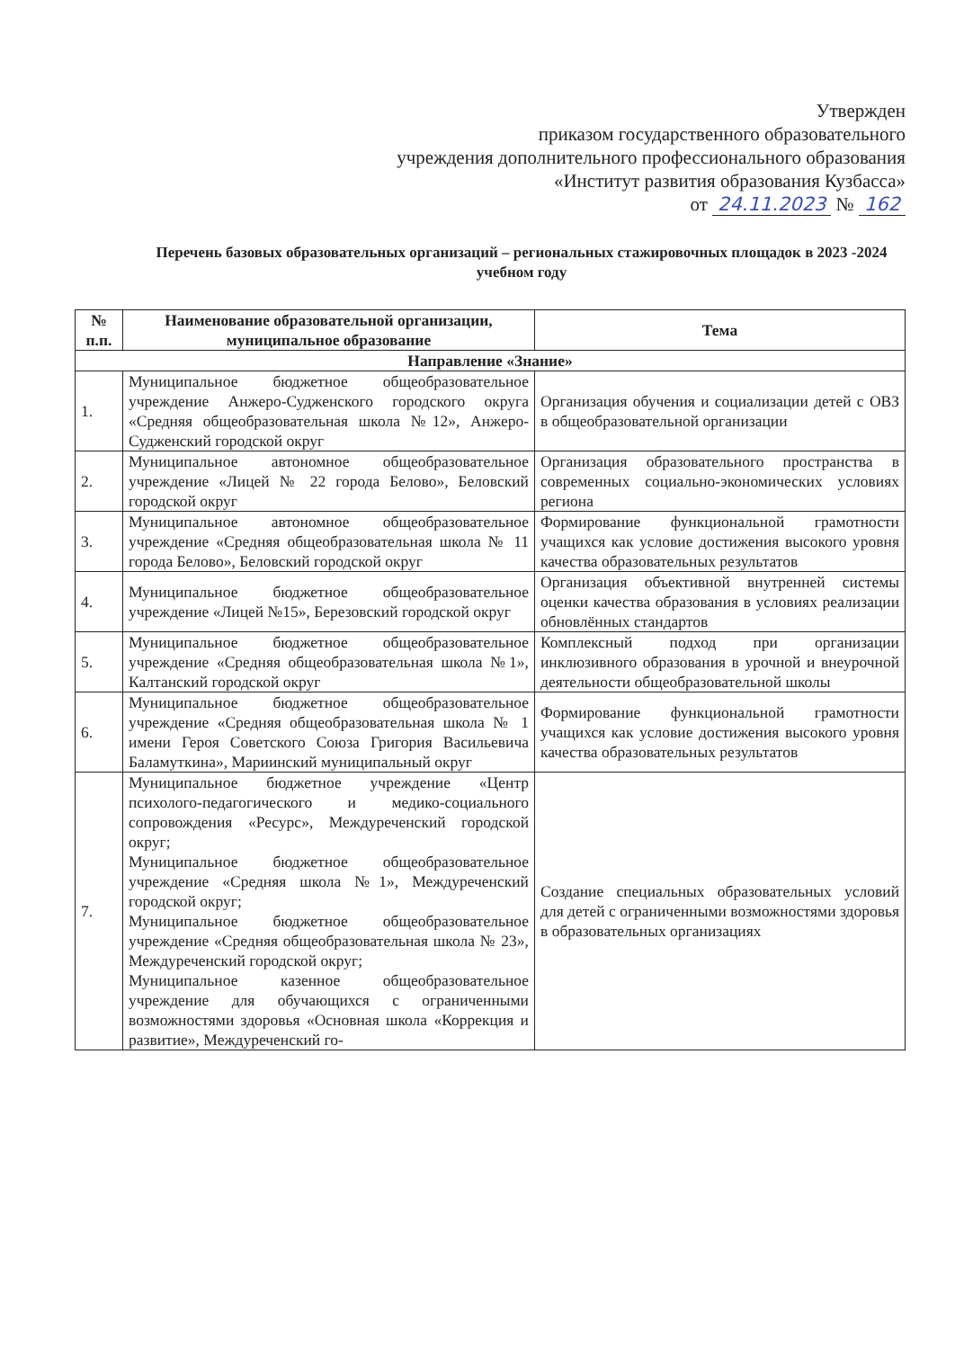Утвержден
приказом государственного образовательного
учреждения дополнительного профессионального образования
«Институт развития образования Кузбасса»
от 24.11.2023 № 162
Перечень базовых образовательных организаций – региональных стажировочных площадок в 2023 -2024 учебном году
| № п.п. | Наименование образовательной организации, муниципальное образование | Тема |
| --- | --- | --- |
| Направление «Знание» | | |
| 1. | Муниципальное бюджетное общеобразовательное учреждение Анжеро-Судженского городского округа «Средняя общеобразовательная школа №12», Анжеро-Судженский городской округ | Организация обучения и социализации детей с ОВЗ в общеобразовательной организации |
| 2. | Муниципальное автономное общеобразовательное учреждение «Лицей № 22 города Белово», Беловский городской округ | Организация образовательного пространства в современных социально-экономических условиях региона |
| 3. | Муниципальное автономное общеобразовательное учреждение «Средняя общеобразовательная школа № 11 города Белово», Беловский городской округ | Формирование функциональной грамотности учащихся как условие достижения высокого уровня качества образовательных результатов |
| 4. | Муниципальное бюджетное общеобразовательное учреждение «Лицей №15», Березовский городской округ | Организация объективной внутренней системы оценки качества образования в условиях реализации обновлённых стандартов |
| 5. | Муниципальное бюджетное общеобразовательное учреждение «Средняя общеобразовательная школа №1», Калтанский городской округ | Комплексный подход при организации инклюзивного образования в урочной и внеурочной деятельности общеобразовательной школы |
| 6. | Муниципальное бюджетное общеобразовательное учреждение «Средняя общеобразовательная школа № 1 имени Героя Советского Союза Григория Васильевича Баламуткина», Мариинский муниципальный округ | Формирование функциональной грамотности учащихся как условие достижения высокого уровня качества образовательных результатов |
| 7. | Муниципальное бюджетное учреждение «Центр психолого-педагогического и медико-социального сопровождения «Ресурс», Междуреченский городской округ; Муниципальное бюджетное общеобразовательное учреждение «Средняя школа №1», Междуреченский городской округ; Муниципальное бюджетное общеобразовательное учреждение «Средняя общеобразовательная школа № 23», Междуреченский городской округ; Муниципальное казенное общеобразовательное учреждение для обучающихся с ограниченными возможностями здоровья «Основная школа «Коррекция и развитие», Междуреченский го- | Создание специальных образовательных условий для детей с ограниченными возможностями здоровья в образовательных организациях |